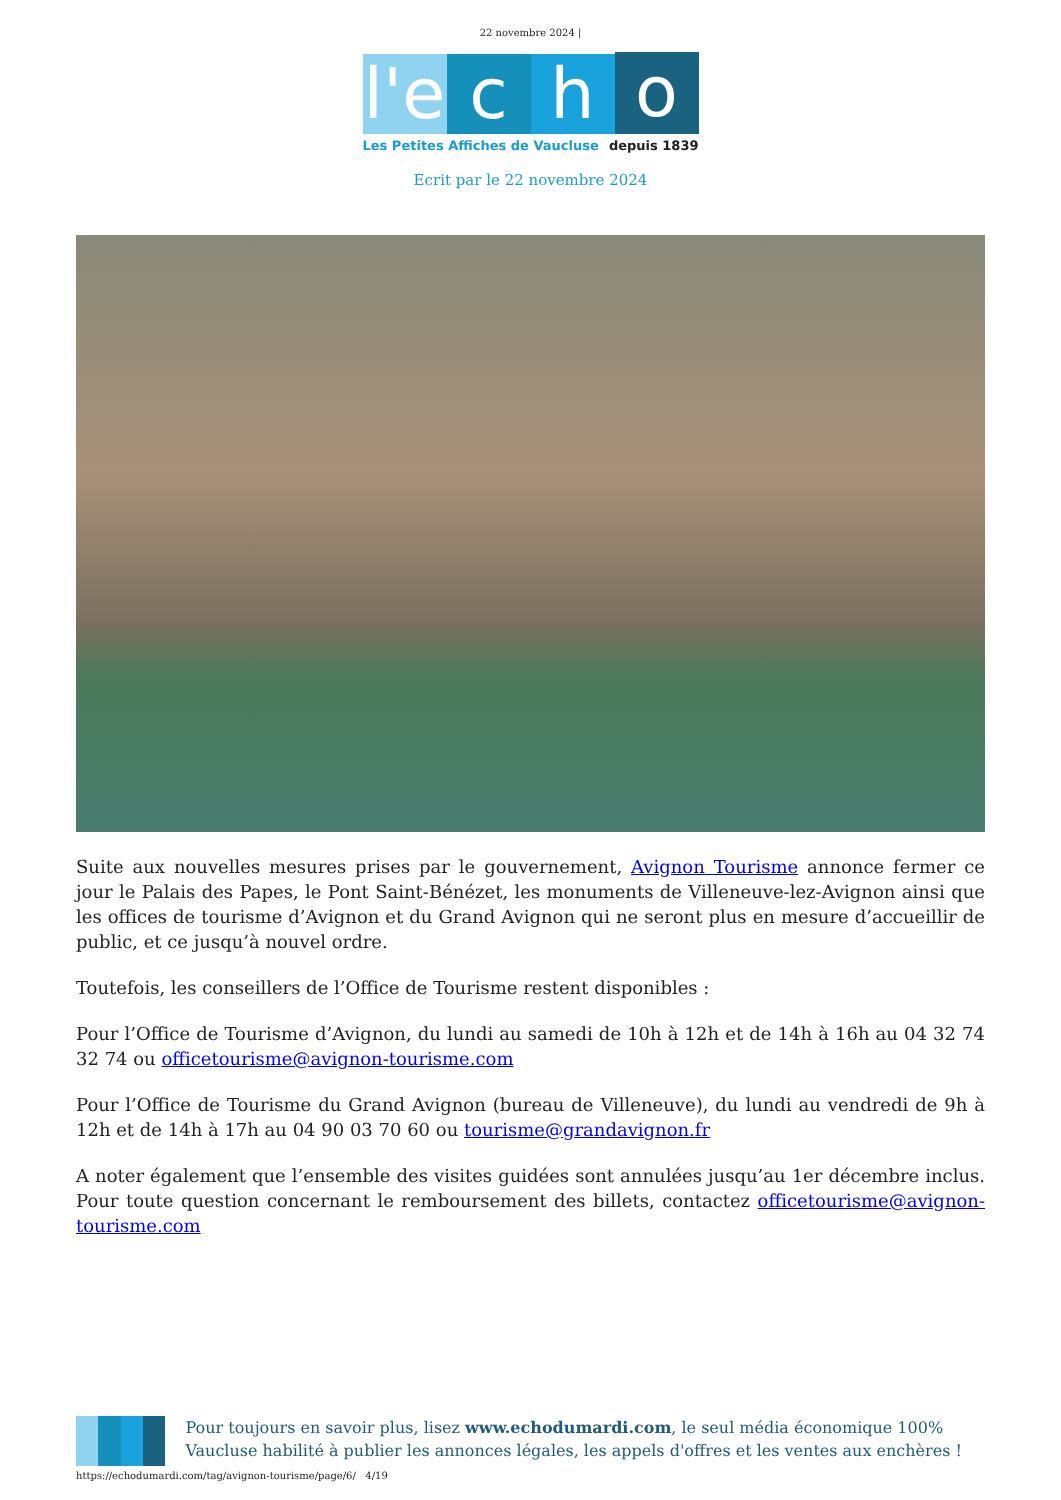22 novembre 2024 |
l'e
c
h
o
Les Petites Affiches de Vaucluse depuis 1839
Ecrit par le 22 novembre 2024
Suite aux nouvelles mesures prises par le gouvernement, Avignon Tourisme annonce fermer ce jour le Palais des Papes, le Pont Saint-Bénézet, les monuments de Villeneuve-lez-Avignon ainsi que les offices de tourisme d’Avignon et du Grand Avignon qui ne seront plus en mesure d’accueillir de public, et ce jusqu’à nouvel ordre.
Toutefois, les conseillers de l’Office de Tourisme restent disponibles :
Pour l’Office de Tourisme d’Avignon, du lundi au samedi de 10h à 12h et de 14h à 16h au 04 32 74 32 74 ou officetourisme@avignon-tourisme.com
Pour l’Office de Tourisme du Grand Avignon (bureau de Villeneuve), du lundi au vendredi de 9h à 12h et de 14h à 17h au 04 90 03 70 60 ou tourisme@grandavignon.fr
A noter également que l’ensemble des visites guidées sont annulées jusqu’au 1er décembre inclus. Pour toute question concernant le remboursement des billets, contactez officetourisme@avignon-tourisme.com
Pour toujours en savoir plus, lisez www.echodumardi.com, le seul média économique 100% Vaucluse habilité à publier les annonces légales, les appels d'offres et les ventes aux enchères !
https://echodumardi.com/tag/avignon-tourisme/page/6/ 4/19